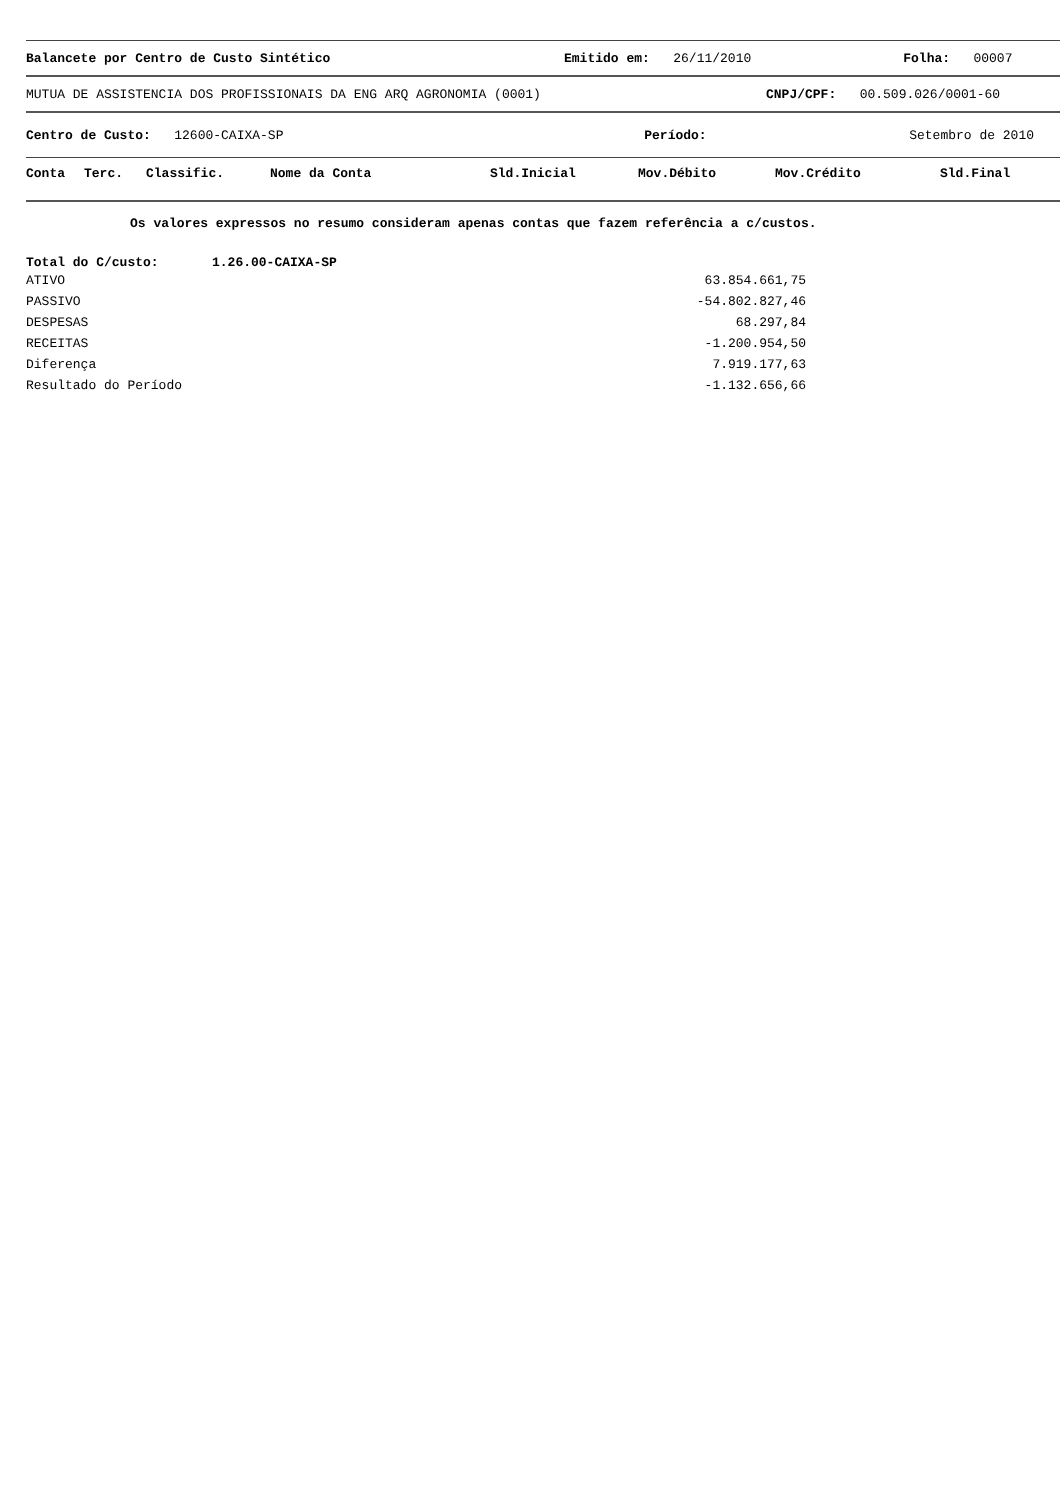Balancete por Centro de Custo Sintético Emitido em: 26/11/2010 Folha: 00007
MUTUA DE ASSISTENCIA DOS PROFISSIONAIS DA ENG ARQ AGRONOMIA (0001) CNPJ/CPF: 00.509.026/0001-60
Centro de Custo: 12600-CAIXA-SP Período: Setembro de 2010
Conta Terc. Classific. Nome da Conta Sld.Inicial Mov.Débito Mov.Crédito Sld.Final
Os valores expressos no resumo consideram apenas contas que fazem referência a c/custos.
Total do C/custo: 1.26.00-CAIXA-SP
| ATIVO | 63.854.661,75 |
| PASSIVO | -54.802.827,46 |
| DESPESAS | 68.297,84 |
| RECEITAS | -1.200.954,50 |
| Diferença | 7.919.177,63 |
| Resultado do Período | -1.132.656,66 |